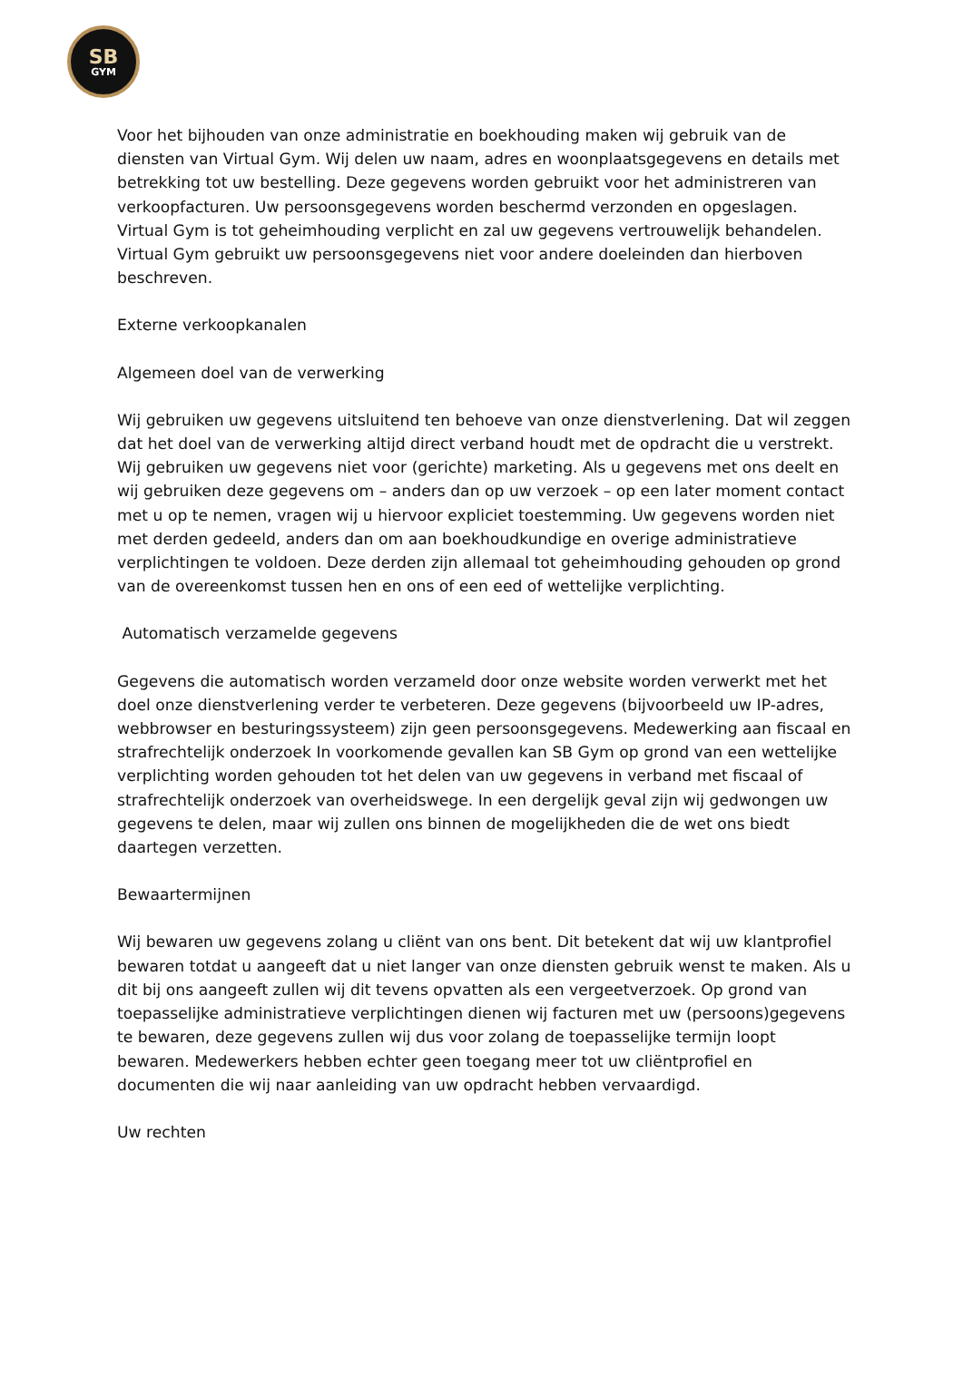SB
GYM
Voor het bijhouden van onze administratie en boekhouding maken wij gebruik van de diensten van Virtual Gym. Wij delen uw naam, adres en woonplaatsgegevens en details met betrekking tot uw bestelling. Deze gegevens worden gebruikt voor het administreren van verkoopfacturen. Uw persoonsgegevens worden beschermd verzonden en opgeslagen. Virtual Gym is tot geheimhouding verplicht en zal uw gegevens vertrouwelijk behandelen. Virtual Gym gebruikt uw persoonsgegevens niet voor andere doeleinden dan hierboven beschreven.
Externe verkoopkanalen
Algemeen doel van de verwerking
Wij gebruiken uw gegevens uitsluitend ten behoeve van onze dienstverlening. Dat wil zeggen dat het doel van de verwerking altijd direct verband houdt met de opdracht die u verstrekt. Wij gebruiken uw gegevens niet voor (gerichte) marketing. Als u gegevens met ons deelt en wij gebruiken deze gegevens om – anders dan op uw verzoek – op een later moment contact met u op te nemen, vragen wij u hiervoor expliciet toestemming. Uw gegevens worden niet met derden gedeeld, anders dan om aan boekhoudkundige en overige administratieve verplichtingen te voldoen. Deze derden zijn allemaal tot geheimhouding gehouden op grond van de overeenkomst tussen hen en ons of een eed of wettelijke verplichting.
Automatisch verzamelde gegevens
Gegevens die automatisch worden verzameld door onze website worden verwerkt met het doel onze dienstverlening verder te verbeteren. Deze gegevens (bijvoorbeeld uw IP-adres, webbrowser en besturingssysteem) zijn geen persoonsgegevens. Medewerking aan fiscaal en strafrechtelijk onderzoek In voorkomende gevallen kan SB Gym op grond van een wettelijke verplichting worden gehouden tot het delen van uw gegevens in verband met fiscaal of strafrechtelijk onderzoek van overheidswege. In een dergelijk geval zijn wij gedwongen uw gegevens te delen, maar wij zullen ons binnen de mogelijkheden die de wet ons biedt daartegen verzetten.
Bewaartermijnen
Wij bewaren uw gegevens zolang u cliënt van ons bent. Dit betekent dat wij uw klantprofiel bewaren totdat u aangeeft dat u niet langer van onze diensten gebruik wenst te maken. Als u dit bij ons aangeeft zullen wij dit tevens opvatten als een vergeetverzoek. Op grond van toepasselijke administratieve verplichtingen dienen wij facturen met uw (persoons)gegevens te bewaren, deze gegevens zullen wij dus voor zolang de toepasselijke termijn loopt bewaren. Medewerkers hebben echter geen toegang meer tot uw cliëntprofiel en documenten die wij naar aanleiding van uw opdracht hebben vervaardigd.
Uw rechten